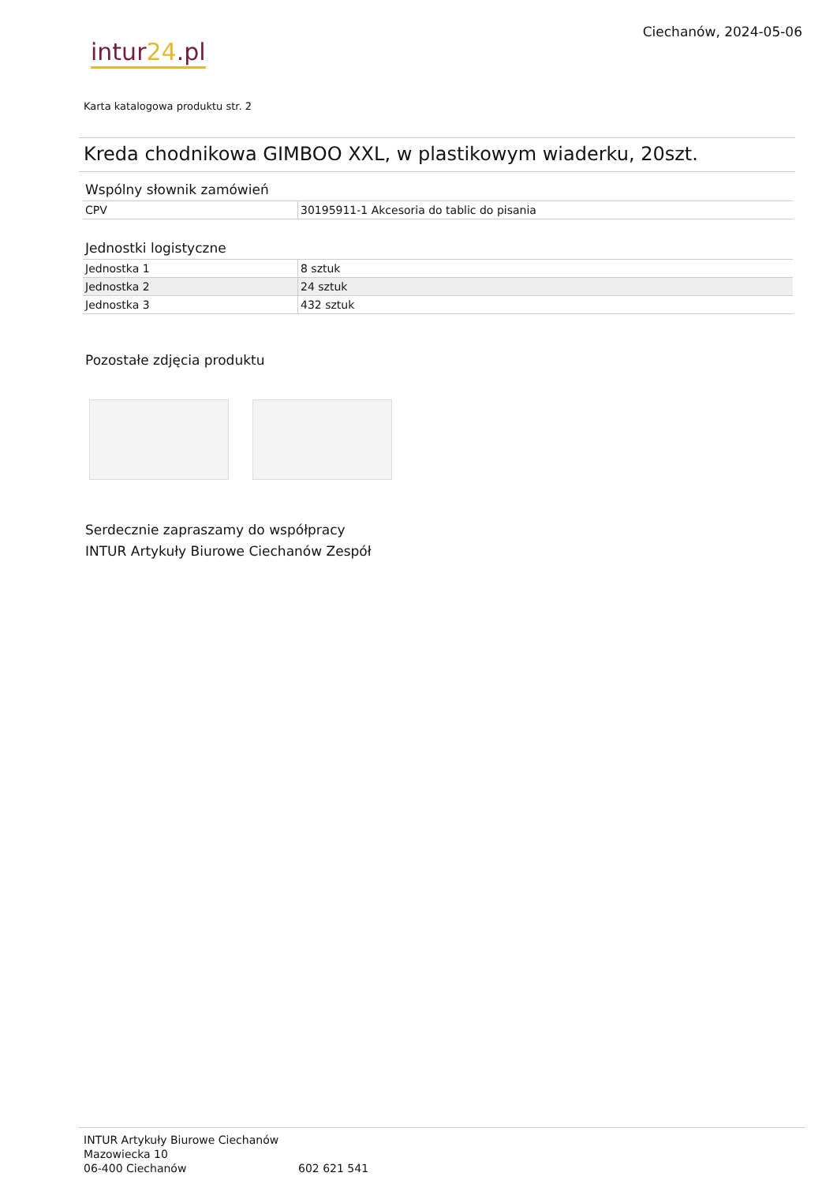intur24.pl
Ciechanów, 2024-05-06
Karta katalogowa produktu str. 2
Kreda chodnikowa GIMBOO XXL, w plastikowym wiaderku, 20szt.
Wspólny słownik zamówień
| CPV | 30195911-1 Akcesoria do tablic do pisania |
Jednostki logistyczne
| Jednostka 1 | 8 sztuk |
| Jednostka 2 | 24 sztuk |
| Jednostka 3 | 432 sztuk |
Pozostałe zdjęcia produktu
Serdecznie zapraszamy do współpracy
INTUR Artykuły Biurowe Ciechanów Zespół
INTUR Artykuły Biurowe Ciechanów
Mazowiecka 10
06-400 Ciechanów
602 621 541